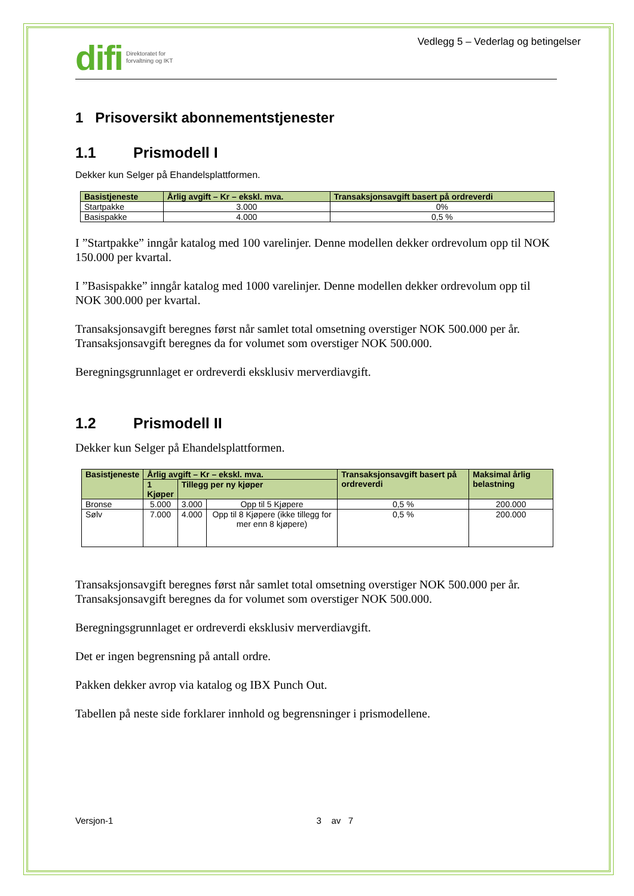difi Direktoratet for
forvaltning og IKT
Vedlegg 5 – Vederlag og betingelser
1 Prisoversikt abonnementstjenester
1.1 Prismodell I
Dekker kun Selger på Ehandelsplattformen.
| Basistjeneste | Årlig avgift – Kr – ekskl. mva. | Transaksjonsavgift basert på ordreverdi |
| --- | --- | --- |
| Startpakke | 3.000 | 0% |
| Basispakke | 4.000 | 0,5 % |
I ”Startpakke” inngår katalog med 100 varelinjer. Denne modellen dekker ordrevolum opp til NOK 150.000 per kvartal.
I ”Basispakke” inngår katalog med 1000 varelinjer. Denne modellen dekker ordrevolum opp til NOK 300.000 per kvartal.
Transaksjonsavgift beregnes først når samlet total omsetning overstiger NOK 500.000 per år. Transaksjonsavgift beregnes da for volumet som overstiger NOK 500.000.
Beregningsgrunnlaget er ordreverdi eksklusiv merverdiavgift.
1.2 Prismodell II
Dekker kun Selger på Ehandelsplattformen.
| Basistjeneste | Årlig avgift – Kr – ekskl. mva. | | | Transaksjonsavgift basert på ordreverdi | Maksimal årlig belastning |
| --- | --- | --- | --- | --- | --- |
| | 1 Kjøper | Tillegg per ny kjøper | | | |
| Bronse | 5.000 | 3.000 | Opp til 5 Kjøpere | 0,5 % | 200.000 |
| Sølv | 7.000 | 4.000 | Opp til 8 Kjøpere (ikke tillegg for mer enn 8 kjøpere) | 0,5 % | 200.000 |
Transaksjonsavgift beregnes først når samlet total omsetning overstiger NOK 500.000 per år. Transaksjonsavgift beregnes da for volumet som overstiger NOK 500.000.
Beregningsgrunnlaget er ordreverdi eksklusiv merverdiavgift.
Det er ingen begrensning på antall ordre.
Pakken dekker avrop via katalog og IBX Punch Out.
Tabellen på neste side forklarer innhold og begrensninger i prismodellene.
Versjon-1 3 av 7